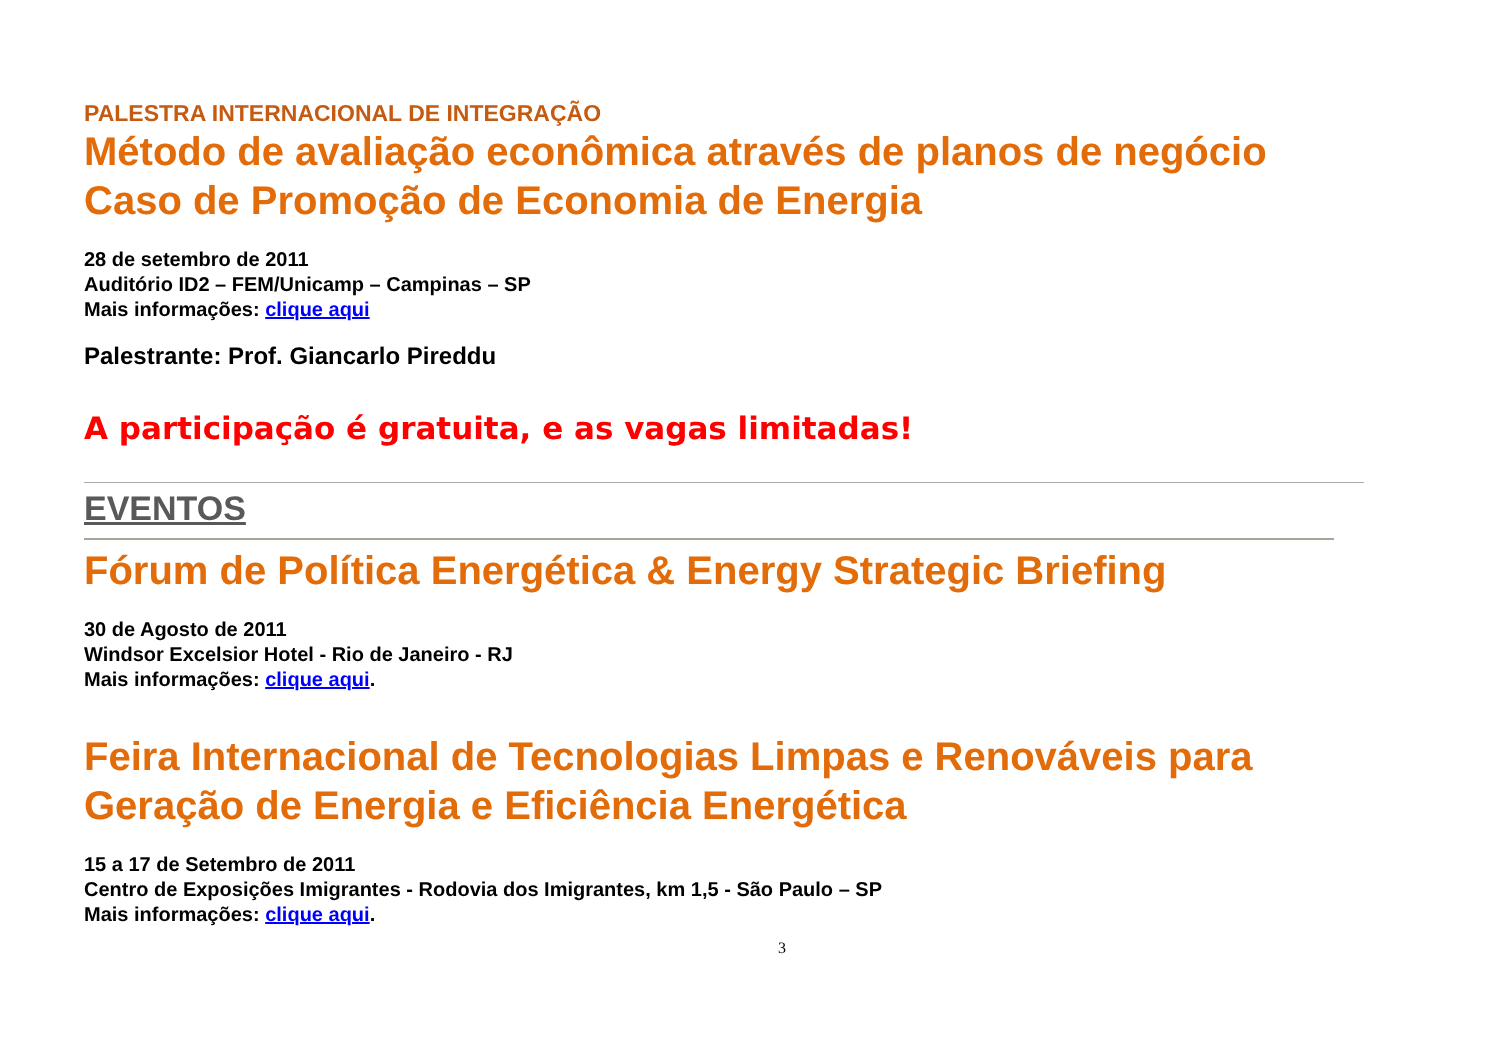PALESTRA INTERNACIONAL DE INTEGRAÇÃO
Método de avaliação econômica através de planos de negócio Caso de Promoção de Economia de Energia
28 de setembro de 2011
Auditório ID2 – FEM/Unicamp – Campinas – SP
Mais informações: clique aqui
Palestrante: Prof. Giancarlo Pireddu
A participação é gratuita, e as vagas limitadas!
EVENTOS
Fórum de Política Energética & Energy Strategic Briefing
30 de Agosto de 2011
Windsor Excelsior Hotel - Rio de Janeiro - RJ
Mais informações: clique aqui.
Feira Internacional de Tecnologias Limpas e Renováveis para Geração de Energia e Eficiência Energética
15 a 17 de Setembro de 2011
Centro de Exposições Imigrantes - Rodovia dos Imigrantes, km 1,5 - São Paulo – SP
Mais informações: clique aqui.
3